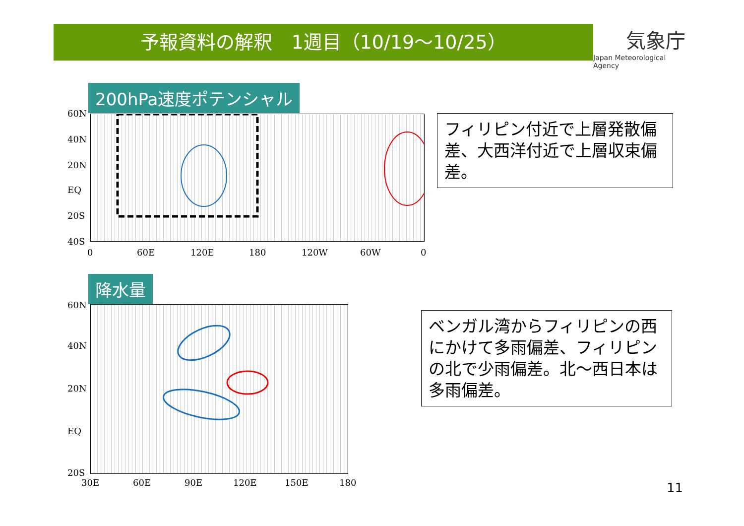予報資料の解釈　1週目（10/19～10/25）
気象庁
Japan Meteorological Agency
200hPa速度ポテンシャル
60N
40N
20N
EQ
20S
40S
0 60E 120E 180 120W 60W 0
フィリピン付近で上層発散偏差、大西洋付近で上層収束偏差。
降水量
60N
40N
20N
EQ
20S
30E 60E 90E 120E 150E 180
ベンガル湾からフィリピンの西にかけて多雨偏差、フィリピンの北で少雨偏差。北～西日本は多雨偏差。
11